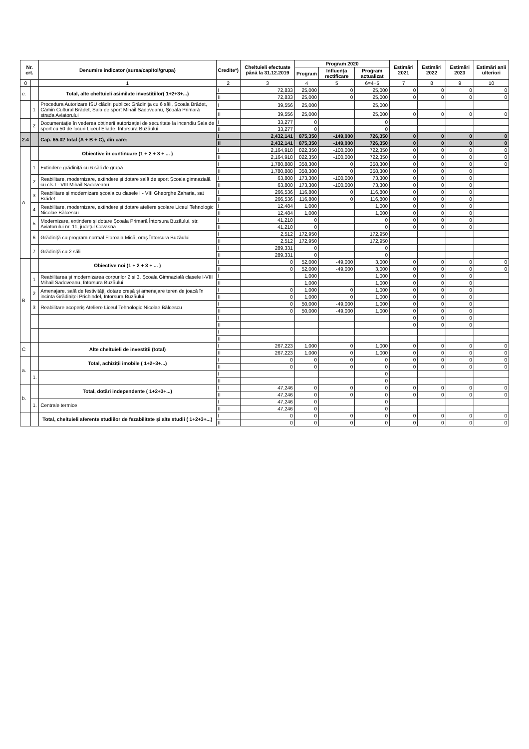| Nr. crt. | | Denumire indicator (sursa/capitol/grupa) | Credite*) | Cheltuieli efectuate până la 31.12.2019 | Program 2020 | | | Estimări 2021 | Estimări 2022 | Estimări 2023 | Estimări anii ulteriori |
| --- | --- | --- | --- | --- | --- | --- | --- | --- | --- | --- | --- |
| | | | | | Program | Influența rectificare | Program actualizat | | | | |
| 0 | | 1 | 2 | 3 | 4 | 5 | 6=4+5 | 7 | 8 | 9 | 10 |
| e. | | Total, alte cheltuieli asimilate investițiilor( 1+2+3+...) | I | 72,833 | 25,000 | 0 | 25,000 | 0 | 0 | 0 | 0 |
| | | | II | 72,833 | 25,000 | 0 | 25,000 | 0 | 0 | 0 | 0 |
| | 1 | Procedura Autorizare ISU clădiri publice: Grădinița cu 6 săli, Școala Brădet, Cămin Cultural Brădet, Sala de sport Mihail Sadoveanu, Școala Primară strada Aviatorului | I | 39,556 | 25,000 | | 25,000 | | | | |
| | | | II | 39,556 | 25,000 | | 25,000 | 0 | 0 | 0 | 0 |
| | 2 | Documentație în vederea obținerii autorizației de securitate la incendiu Sala de sport cu 50 de locuri Liceul Eliade, Întorsura Buzăului | I | 33,277 | 0 | | 0 | | | | |
| | | | II | 33,277 | 0 | | 0 | | | | |
| 2.4 | | Cap. 65.02 total (A + B + C), din care: | I | 2,432,141 | 875,350 | -149,000 | 726,350 | 0 | 0 | 0 | 0 |
| | | | II | 2,432,141 | 875,350 | -149,000 | 726,350 | 0 | 0 | 0 | 0 |
| A | | Obiective în continuare (1 + 2 + 3 + ... ) | I | 2,164,918 | 822,350 | -100,000 | 722,350 | 0 | 0 | 0 | 0 |
| | | | II | 2,164,918 | 822,350 | -100,000 | 722,350 | 0 | 0 | 0 | 0 |
| | 1 | Extindere grădiniță cu 6 săli de grupă | I | 1,780,888 | 358,300 | 0 | 358,300 | 0 | 0 | 0 | 0 |
| | | | II | 1,780,888 | 358,300 | 0 | 358,300 | 0 | 0 | 0 | |
| | 2 | Reabilitare, modernizare, extindere și dotare sală de sport Școala gimnazială cu cls I - VIII Mihail Sadoveanu | I | 63,800 | 173,300 | -100,000 | 73,300 | 0 | 0 | 0 | |
| | | | II | 63,800 | 173,300 | -100,000 | 73,300 | 0 | 0 | 0 | |
| | 3 | Reabilitare și modernizare școala cu clasele I - VIII Gheorghe Zaharia, sat Brădet | I | 266,536 | 116,800 | 0 | 116,800 | 0 | 0 | 0 | |
| | | | II | 266,536 | 116,800 | 0 | 116,800 | 0 | 0 | 0 | |
| | 4 | Reabilitare, modernizare, extindere și dotare ateliere școlare Liceul Tehnologic Nicolae Bălcescu | I | 12,484 | 1,000 | | 1,000 | 0 | 0 | 0 | |
| | | | II | 12,484 | 1,000 | | 1,000 | 0 | 0 | 0 | |
| | 5 | Modernizare, extindere și dotare Școala Primară Întorsura Buzăului, str. Aviatorului nr. 11, județul Covasna | I | 41,210 | 0 | | 0 | 0 | 0 | 0 | |
| | | | II | 41,210 | 0 | | 0 | 0 | 0 | 0 | |
| | 6 | Grădiniță cu program normal Floroaia Mică, oraș Întorsura Buzăului | I | 2,512 | 172,950 | | 172,950 | | | | |
| | | | II | 2,512 | 172,950 | | 172,950 | | | | |
| | 7 | Grădiniță cu 2 săli | I | 289,331 | 0 | | 0 | | | | |
| | | | II | 289,331 | 0 | | 0 | | | | |
| B | | Obiective noi (1 + 2 + 3 + ... ) | I | 0 | 52,000 | -49,000 | 3,000 | 0 | 0 | 0 | 0 |
| | | | II | 0 | 52,000 | -49,000 | 3,000 | 0 | 0 | 0 | 0 |
| | 1 | Reabilitarea și modernizarea corpurilor 2 și 3, Școala Gimnazială clasele I-VIII Mihail Sadoveanu, Întorsura Buzăului | I | | 1,000 | | 1,000 | 0 | 0 | 0 | |
| | | | II | | 1,000 | | 1,000 | 0 | 0 | 0 | |
| | 2 | Amenajare, sală de festivități, dotare creșă și amenajare teren de joacă în incinta Grădiniței Prichindel, Întorsura Buzăului | I | 0 | 1,000 | 0 | 1,000 | 0 | 0 | 0 | |
| | | | II | 0 | 1,000 | 0 | 1,000 | 0 | 0 | 0 | |
| | 3 | Reabilitare acoperiș Ateliere Liceul Tehnologic Nicolae Bălcescu | I | 0 | 50,000 | -49,000 | 1,000 | 0 | 0 | 0 | |
| | | | II | 0 | 50,000 | -49,000 | 1,000 | 0 | 0 | 0 | |
| | | | I | | | | | 0 | 0 | 0 | |
| | | | II | | | | | 0 | 0 | 0 | |
| | | | I | | | | | | | | |
| | | | II | | | | | | | | |
| C | | Alte cheltuieli de investiții (total) | I | 267,223 | 1,000 | 0 | 1,000 | 0 | 0 | 0 | 0 |
| | | | II | 267,223 | 1,000 | 0 | 1,000 | 0 | 0 | 0 | 0 |
| a. | | Total, achiziții imobile ( 1+2+3+...) | I | 0 | 0 | 0 | 0 | 0 | 0 | 0 | 0 |
| | | | II | 0 | 0 | 0 | 0 | 0 | 0 | 0 | 0 |
| | 1. | | I | | | | 0 | | | | |
| | | | II | | | | 0 | | | | |
| b. | | Total, dotări independente ( 1+2+3+...) | I | 47,246 | 0 | 0 | 0 | 0 | 0 | 0 | 0 |
| | | | II | 47,246 | 0 | 0 | 0 | 0 | 0 | 0 | 0 |
| | 1. | Centrale termice | I | 47,246 | 0 | | 0 | | | | |
| | | | II | 47,246 | 0 | | 0 | | | | |
| | | Total, cheltuieli aferente studiilor de fezabilitate și alte studii ( 1+2+3+...) | I | 0 | 0 | 0 | 0 | 0 | 0 | 0 | 0 |
| | | | II | 0 | 0 | 0 | 0 | 0 | 0 | 0 | 0 |